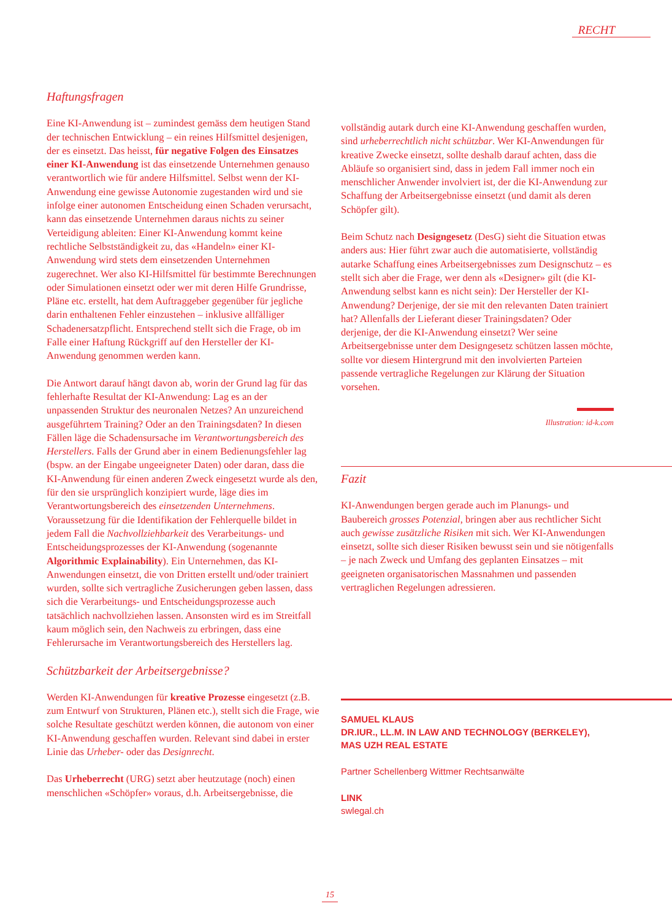RECHT
Haftungsfragen
Eine KI-Anwendung ist – zumindest gemäss dem heutigen Stand der technischen Entwicklung – ein reines Hilfsmittel desjenigen, der es einsetzt. Das heisst, für negative Folgen des Einsatzes einer KI-Anwendung ist das einsetzende Unternehmen genauso verantwortlich wie für andere Hilfsmittel. Selbst wenn der KI-Anwendung eine gewisse Autonomie zugestanden wird und sie infolge einer autonomen Entscheidung einen Schaden verursacht, kann das einsetzende Unternehmen daraus nichts zu seiner Verteidigung ableiten: Einer KI-Anwendung kommt keine rechtliche Selbstständigkeit zu, das «Handeln» einer KI-Anwendung wird stets dem einsetzenden Unternehmen zugerechnet. Wer also KI-Hilfsmittel für bestimmte Berechnungen oder Simulationen einsetzt oder wer mit deren Hilfe Grundrisse, Pläne etc. erstellt, hat dem Auftraggeber gegenüber für jegliche darin enthaltenen Fehler einzustehen – inklusive allfälliger Schadenersatzpflicht. Entsprechend stellt sich die Frage, ob im Falle einer Haftung Rückgriff auf den Hersteller der KI-Anwendung genommen werden kann.
Die Antwort darauf hängt davon ab, worin der Grund lag für das fehlerhafte Resultat der KI-Anwendung: Lag es an der unpassenden Struktur des neuronalen Netzes? An unzureichend ausgeführtem Training? Oder an den Trainingsdaten? In diesen Fällen läge die Schadensursache im Verantwortungsbereich des Herstellers. Falls der Grund aber in einem Bedienungsfehler lag (bspw. an der Eingabe ungeeigneter Daten) oder daran, dass die KI-Anwendung für einen anderen Zweck eingesetzt wurde als den, für den sie ursprünglich konzipiert wurde, läge dies im Verantwortungsbereich des einsetzenden Unternehmens. Voraussetzung für die Identifikation der Fehlerquelle bildet in jedem Fall die Nachvollziehbarkeit des Verarbeitungs- und Entscheidungsprozesses der KI-Anwendung (sogenannte Algorithmic Explainability). Ein Unternehmen, das KI-Anwendungen einsetzt, die von Dritten erstellt und/oder trainiert wurden, sollte sich vertragliche Zusicherungen geben lassen, dass sich die Verarbeitungs- und Entscheidungsprozesse auch tatsächlich nachvollziehen lassen. Ansonsten wird es im Streitfall kaum möglich sein, den Nachweis zu erbringen, dass eine Fehlerursache im Verantwortungsbereich des Herstellers lag.
Schützbarkeit der Arbeitsergebnisse?
Werden KI-Anwendungen für kreative Prozesse eingesetzt (z.B. zum Entwurf von Strukturen, Plänen etc.), stellt sich die Frage, wie solche Resultate geschützt werden können, die autonom von einer KI-Anwendung geschaffen wurden. Relevant sind dabei in erster Linie das Urheber- oder das Designrecht.
Das Urheberrecht (URG) setzt aber heutzutage (noch) einen menschlichen «Schöpfer» voraus, d.h. Arbeitsergebnisse, die
vollständig autark durch eine KI-Anwendung geschaffen wurden, sind urheberrechtlich nicht schützbar. Wer KI-Anwendungen für kreative Zwecke einsetzt, sollte deshalb darauf achten, dass die Abläufe so organisiert sind, dass in jedem Fall immer noch ein menschlicher Anwender involviert ist, der die KI-Anwendung zur Schaffung der Arbeitsergebnisse einsetzt (und damit als deren Schöpfer gilt).
Beim Schutz nach Designgesetz (DesG) sieht die Situation etwas anders aus: Hier führt zwar auch die automatisierte, vollständig autarke Schaffung eines Arbeitsergebnisses zum Designschutz – es stellt sich aber die Frage, wer denn als «Designer» gilt (die KI-Anwendung selbst kann es nicht sein): Der Hersteller der KI-Anwendung? Derjenige, der sie mit den relevanten Daten trainiert hat? Allenfalls der Lieferant dieser Trainingsdaten? Oder derjenige, der die KI-Anwendung einsetzt? Wer seine Arbeitsergebnisse unter dem Designgesetz schützen lassen möchte, sollte vor diesem Hintergrund mit den involvierten Parteien passende vertragliche Regelungen zur Klärung der Situation vorsehen.
Illustration: id-k.com
Fazit
KI-Anwendungen bergen gerade auch im Planungs- und Baubereich grosses Potenzial, bringen aber aus rechtlicher Sicht auch gewisse zusätzliche Risiken mit sich. Wer KI-Anwendungen einsetzt, sollte sich dieser Risiken bewusst sein und sie nötigenfalls – je nach Zweck und Umfang des geplanten Einsatzes – mit geeigneten organisatorischen Massnahmen und passenden vertraglichen Regelungen adressieren.
SAMUEL KLAUS
DR.IUR., LL.M. IN LAW AND TECHNOLOGY (BERKELEY),
MAS UZH REAL ESTATE
Partner Schellenberg Wittmer Rechtsanwälte
LINK
swlegal.ch
15